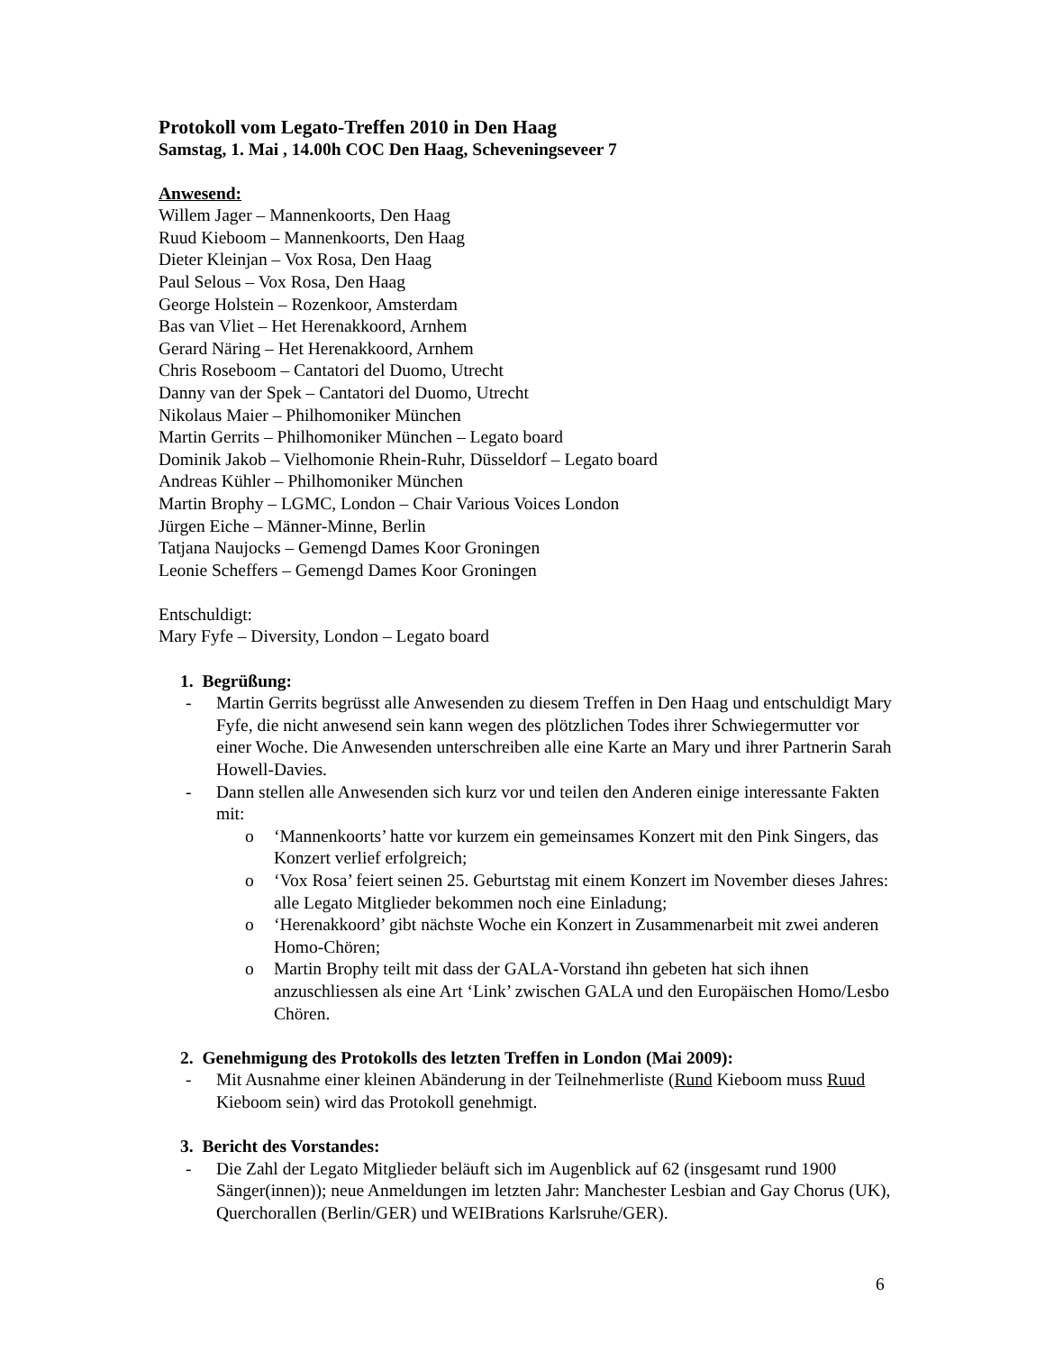Protokoll vom Legato-Treffen 2010 in Den Haag
Samstag, 1. Mai , 14.00h COC Den Haag, Scheveningseveer 7
Anwesend:
Willem Jager – Mannenkoorts, Den Haag
Ruud Kieboom – Mannenkoorts, Den Haag
Dieter Kleinjan – Vox Rosa, Den Haag
Paul Selous – Vox Rosa, Den Haag
George Holstein – Rozenkoor, Amsterdam
Bas van Vliet – Het Herenakkoord, Arnhem
Gerard Näring – Het Herenakkoord, Arnhem
Chris Roseboom – Cantatori del Duomo, Utrecht
Danny van der Spek – Cantatori del Duomo, Utrecht
Nikolaus Maier – Philhomoniker München
Martin Gerrits – Philhomoniker München – Legato board
Dominik Jakob – Vielhomonie Rhein-Ruhr, Düsseldorf – Legato board
Andreas Kühler – Philhomoniker München
Martin Brophy – LGMC, London – Chair Various Voices London
Jürgen Eiche – Männer-Minne, Berlin
Tatjana Naujocks – Gemengd Dames Koor Groningen
Leonie Scheffers – Gemengd Dames Koor Groningen
Entschuldigt:
Mary Fyfe – Diversity, London – Legato board
1. Begrüßung:
- Martin Gerrits begrüsst alle Anwesenden zu diesem Treffen in Den Haag und entschuldigt Mary Fyfe, die nicht anwesend sein kann wegen des plötzlichen Todes ihrer Schwiegermutter vor einer Woche. Die Anwesenden unterschreiben alle eine Karte an Mary und ihrer Partnerin Sarah Howell-Davies.
- Dann stellen alle Anwesenden sich kurz vor und teilen den Anderen einige interessante Fakten mit:
o ‘Mannenkoorts’ hatte vor kurzem ein gemeinsames Konzert mit den Pink Singers, das Konzert verlief erfolgreich;
o ‘Vox Rosa’ feiert seinen 25. Geburtstag mit einem Konzert im November dieses Jahres: alle Legato Mitglieder bekommen noch eine Einladung;
o ‘Herenakkoord’ gibt nächste Woche ein Konzert in Zusammenarbeit mit zwei anderen Homo-Chören;
o Martin Brophy teilt mit dass der GALA-Vorstand ihn gebeten hat sich ihnen anzuschliessen als eine Art ‘Link’ zwischen GALA und den Europäischen Homo/Lesbo Chören.
2. Genehmigung des Protokolls des letzten Treffen in London (Mai 2009):
- Mit Ausnahme einer kleinen Abänderung in der Teilnehmerliste (Rund Kieboom muss Ruud Kieboom sein) wird das Protokoll genehmigt.
3. Bericht des Vorstandes:
- Die Zahl der Legato Mitglieder beläuft sich im Augenblick auf 62 (insgesamt rund 1900 Sänger(innen)); neue Anmeldungen im letzten Jahr: Manchester Lesbian and Gay Chorus (UK), Querchorallen (Berlin/GER) und WEIBrations Karlsruhe/GER).
6